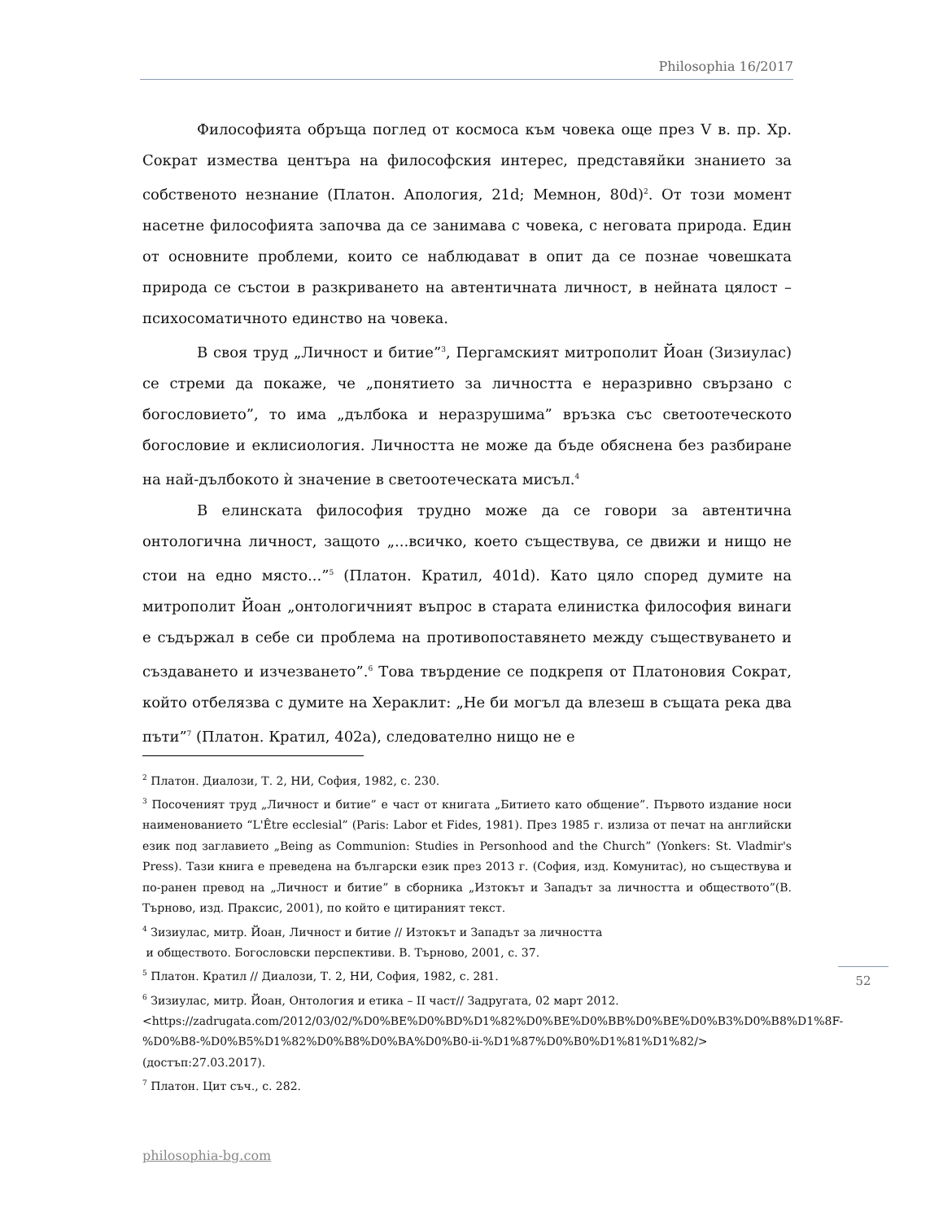Philosophia 16/2017
Философията обръща поглед от космоса към човека още през V в. пр. Хр. Сократ измества центъра на философския интерес, представяйки знанието за собственото незнание (Платон. Апология, 21d; Мемнон, 80d)<sup>2</sup>. От този момент насетне философията започва да се занимава с човека, с неговата природа. Един от основните проблеми, които се наблюдават в опит да се познае човешката природа се състои в разкриването на автентичната личност, в нейната цялост – психосоматичното единство на човека.
В своя труд „Личност и битие”<sup>3</sup>, Пергамският митрополит Йоан (Зизиулас) се стреми да покаже, че „понятието за личността е неразривно свързано с богословието”, то има „дълбока и неразрушима” връзка със светоотеческото богословие и еклисиология. Личността не може да бъде обяснена без разбиране на най-дълбокото ѝ значение в светоотеческата мисъл.<sup>4</sup>
В елинската философия трудно може да се говори за автентична онтологична личност, защото „...всичко, което съществува, се движи и нищо не стои на едно място...”<sup>5</sup> (Платон. Кратил, 401d). Като цяло според думите на митрополит Йоан „онтологичният въпрос в старата елинистка философия винаги е съдържал в себе си проблема на противопоставянето между съществуването и създаването и изчезването”.<sup>6</sup> Това твърдение се подкрепя от Платоновия Сократ, който отбелязва с думите на Хераклит: „Не би могъл да влезеш в същата река два пъти”<sup>7</sup> (Платон. Кратил, 402а), следователно нищо не е
<sup>2</sup> Платон. Диалози, Т. 2, НИ, София, 1982, с. 230.
<sup>3</sup> Посоченият труд „Личност и битие” е част от книгата „Битието като общение”. Първото издание носи наименованието “L'Être ecclesial” (Paris: Labor et Fides, 1981). През 1985 г. излиза от печат на английски език под заглавието „Being as Communion: Studies in Personhood and the Church” (Yonkers: St. Vladmir's Press). Тази книга е преведена на български език през 2013 г. (София, изд. Комунитас), но съществува и по-ранен превод на „Личност и битие” в сборника „Изтокът и Западът за личността и обществото”(В. Търново, изд. Праксис, 2001), по който е цитираният текст.
<sup>4</sup> Зизиулас, митр. Йоан, Личност и битие // Изтокът и Западът за личността
и обществото. Богословски перспективи. В. Търново, 2001, с. 37.
<sup>5</sup> Платон. Кратил // Диалози, Т. 2, НИ, София, 1982, с. 281.
<sup>6</sup> Зизиулас, митр. Йоан, Онтология и етика – II част// Задругата, 02 март 2012.
<https://zadrugata.com/2012/03/02/%D0%BE%D0%BD%D1%82%D0%BE%D0%BB%D0%BE%D0%B3%D0%B8%D1%8F-%D0%B8-%D0%B5%D1%82%D0%B8%D0%BA%D0%B0-ii-%D1%87%D0%B0%D1%81%D1%82/> (достъп:27.03.2017).
<sup>7</sup> Платон. Цит съч., с. 282.
52
philosophia-bg.com